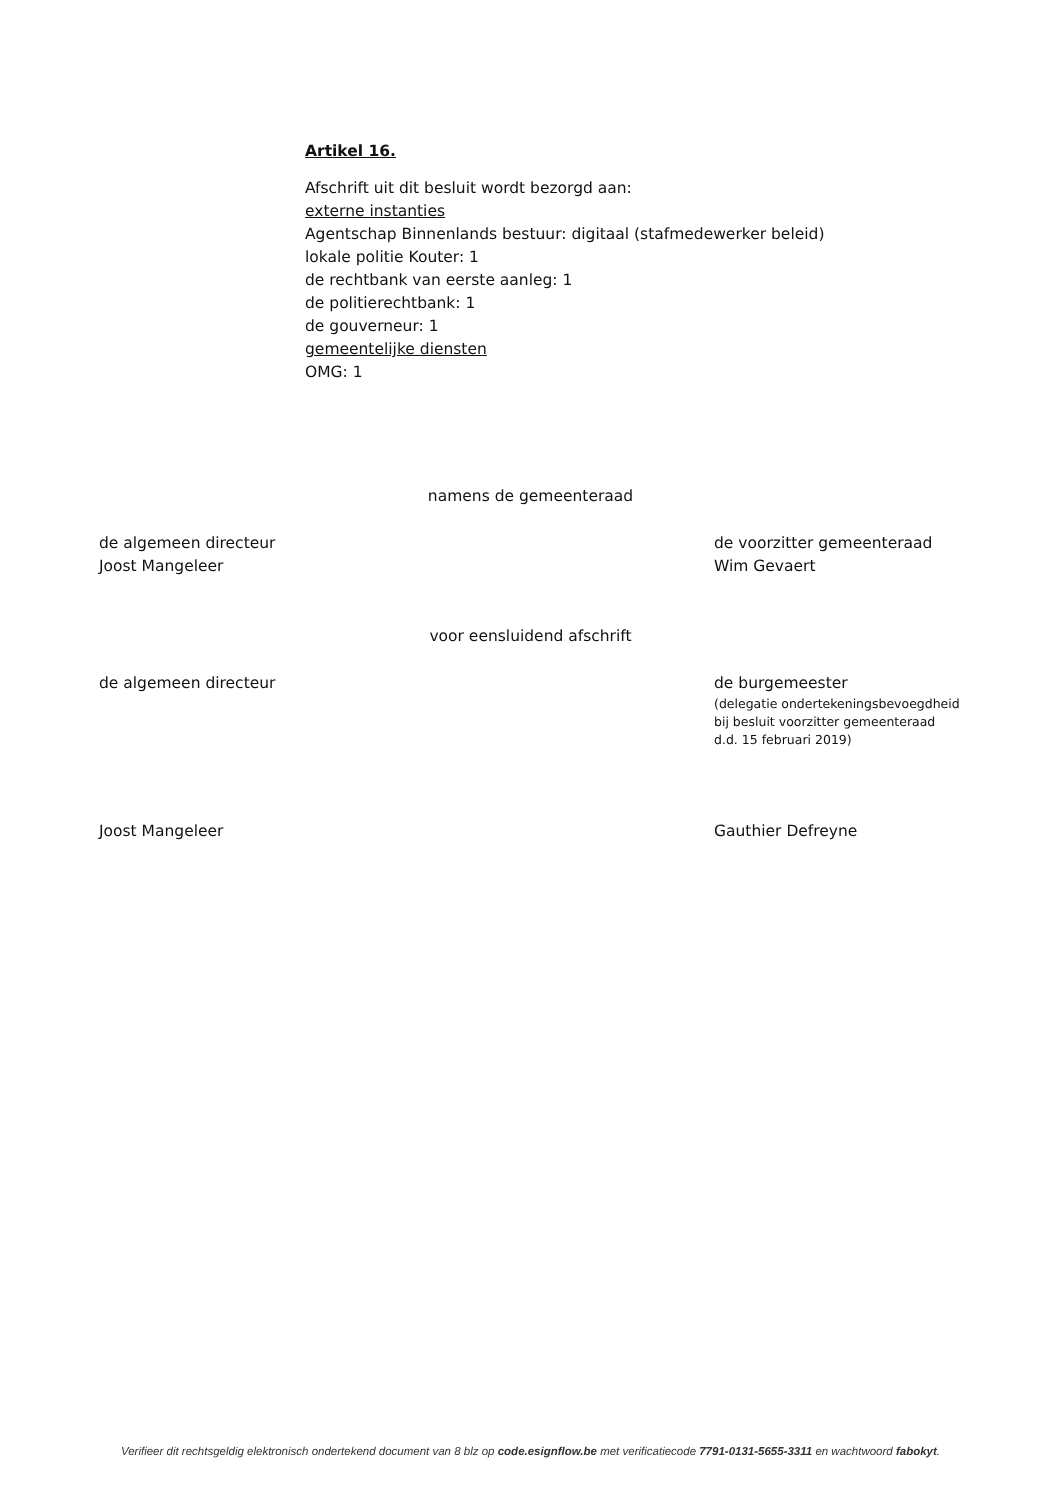Artikel 16.
Afschrift uit dit besluit wordt bezorgd aan:
externe instanties
Agentschap Binnenlands bestuur: digitaal (stafmedewerker beleid)
lokale politie Kouter: 1
de rechtbank van eerste aanleg: 1
de politierechtbank: 1
de gouverneur: 1
gemeentelijke diensten
OMG: 1
namens de gemeenteraad
de algemeen directeur
Joost Mangeleer
de voorzitter gemeenteraad
Wim Gevaert
voor eensluidend afschrift
de algemeen directeur
de burgemeester
(delegatie ondertekeningsbevoegdheid
bij besluit voorzitter gemeenteraad
d.d. 15 februari 2019)
Joost Mangeleer Gauthier Defreyne
Verifieer dit rechtsgeldig elektronisch ondertekend document van 8 blz op code.esignflow.be met verificatiecode 7791-0131-5655-3311 en wachtwoord fabokyt.